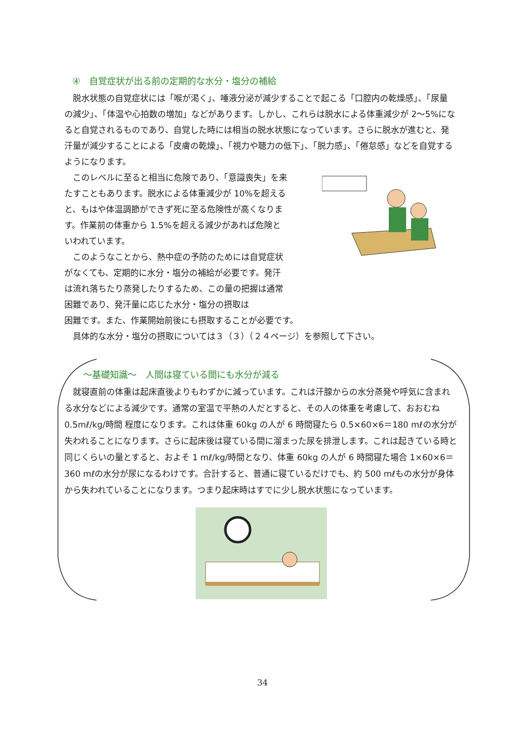④　自覚症状が出る前の定期的な水分・塩分の補給
脱水状態の自覚症状には「喉が渇く」、唾液分泌が減少することで起こる「口腔内の乾燥感」、「尿量の減少」、「体温や心拍数の増加」などがあります。しかし、これらは脱水による体重減少が 2～5%になると自覚されるものであり、自覚した時には相当の脱水状態になっています。さらに脱水が進むと、発汗量が減少することによる「皮膚の乾燥」、「視力や聴力の低下」、「脱力感」、「倦怠感」などを自覚するようになります。
このレベルに至ると相当に危険であり、「意識喪失」を来たすこともあります。脱水による体重減少が 10%を超えると、もはや体温調節ができず死に至る危険性が高くなります。作業前の体重から 1.5%を超える減少があれば危険といわれています。
このようなことから、熱中症の予防のためには自覚症状がなくても、定期的に水分・塩分の補給が必要です。発汗は流れ落ちたり蒸発したりするため、この量の把握は通常困難であり、発汗量に応じた水分・塩分の摂取は
困難です。また、作業開始前後にも摂取することが必要です。
具体的な水分・塩分の摂取については３（３）（２４ページ）を参照して下さい。
～基礎知識～　人間は寝ている間にも水分が減る
就寝直前の体重は起床直後よりもわずかに減っています。これは汗腺からの水分蒸発や呼気に含まれる水分などによる減少です。通常の室温で平熱の人だとすると、その人の体重を考慮して、おおむね 0.5mℓ/kg/時間 程度になります。これは体重 60kg の人が 6 時間寝たら 0.5×60×6＝180 mℓの水分が失われることになります。さらに起床後は寝ている間に溜まった尿を排泄します。これは起きている時と同じくらいの量とすると、およそ 1 mℓ/kg/時間となり、体重 60kg の人が 6 時間寝た場合 1×60×6＝360 mℓの水分が尿になるわけです。合計すると、普通に寝ているだけでも、約 500 mℓもの水分が身体から失われていることになります。つまり起床時はすでに少し脱水状態になっています。
34